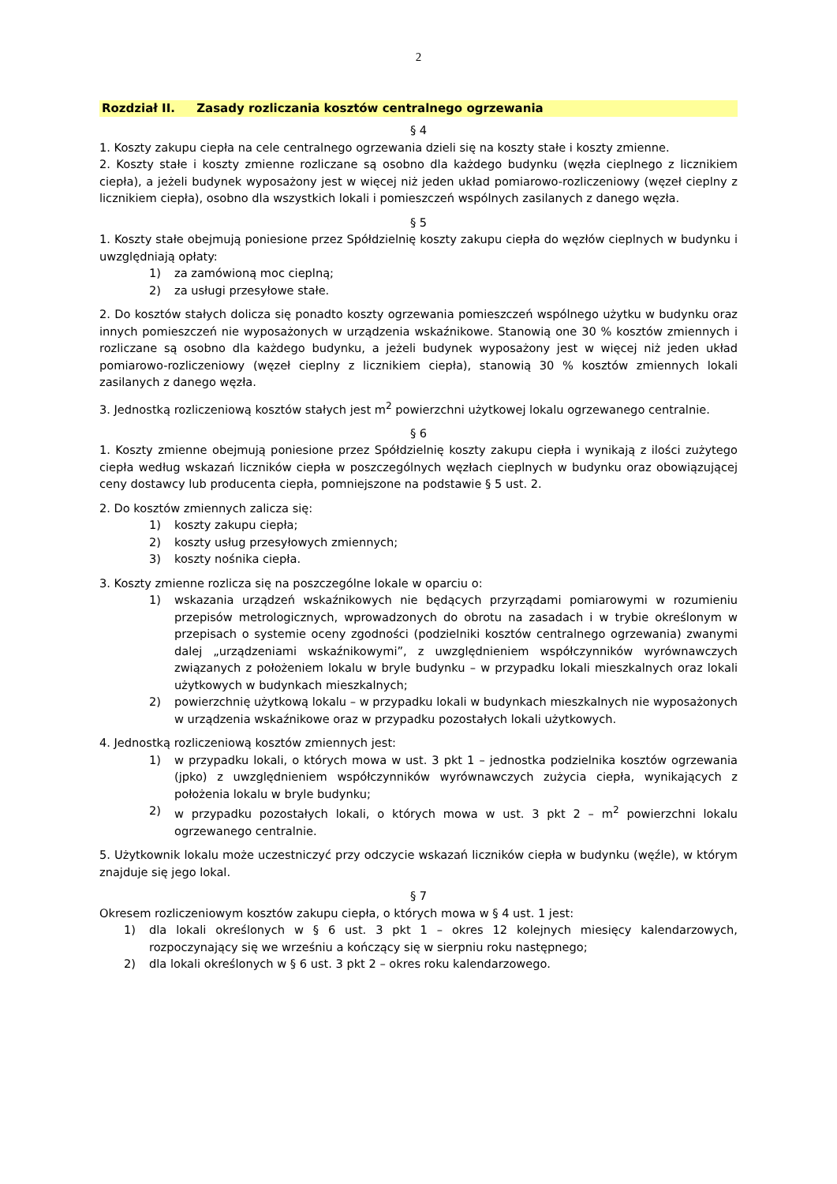2
Rozdział II. Zasady rozliczania kosztów centralnego ogrzewania
§ 4
1. Koszty zakupu ciepła na cele centralnego ogrzewania dzieli się na koszty stałe i koszty zmienne.
2. Koszty stałe i koszty zmienne rozliczane są osobno dla każdego budynku (węzła cieplnego z licznikiem ciepła), a jeżeli budynek wyposażony jest w więcej niż jeden układ pomiarowo-rozliczeniowy (węzeł cieplny z licznikiem ciepła), osobno dla wszystkich lokali i pomieszczeń wspólnych zasilanych z danego węzła.
§ 5
1. Koszty stałe obejmują poniesione przez Spółdzielnię koszty zakupu ciepła do węzłów cieplnych w budynku i uwzględniają opłaty:
1) za zamówioną moc cieplną;
2) za usługi przesyłowe stałe.
2. Do kosztów stałych dolicza się ponadto koszty ogrzewania pomieszczeń wspólnego użytku w budynku oraz innych pomieszczeń nie wyposażonych w urządzenia wskaźnikowe. Stanowią one 30 % kosztów zmiennych i rozliczane są osobno dla każdego budynku, a jeżeli budynek wyposażony jest w więcej niż jeden układ pomiarowo-rozliczeniowy (węzeł cieplny z licznikiem ciepła), stanowią 30 % kosztów zmiennych lokali zasilanych z danego węzła.
3. Jednostką rozliczeniową kosztów stałych jest m<sup>2</sup> powierzchni użytkowej lokalu ogrzewanego centralnie.
§ 6
1. Koszty zmienne obejmują poniesione przez Spółdzielnię koszty zakupu ciepła i wynikają z ilości zużytego ciepła według wskazań liczników ciepła w poszczególnych węzłach cieplnych w budynku oraz obowiązującej ceny dostawcy lub producenta ciepła, pomniejszone na podstawie § 5 ust. 2.
2. Do kosztów zmiennych zalicza się:
1) koszty zakupu ciepła;
2) koszty usług przesyłowych zmiennych;
3) koszty nośnika ciepła.
3. Koszty zmienne rozlicza się na poszczególne lokale w oparciu o:
1) wskazania urządzeń wskaźnikowych nie będących przyrządami pomiarowymi w rozumieniu przepisów metrologicznych, wprowadzonych do obrotu na zasadach i w trybie określonym w przepisach o systemie oceny zgodności (podzielniki kosztów centralnego ogrzewania) zwanymi dalej „urządzeniami wskaźnikowymi”, z uwzględnieniem współczynników wyrównawczych związanych z położeniem lokalu w bryle budynku – w przypadku lokali mieszkalnych oraz lokali użytkowych w budynkach mieszkalnych;
2) powierzchnię użytkową lokalu – w przypadku lokali w budynkach mieszkalnych nie wyposażonych w urządzenia wskaźnikowe oraz w przypadku pozostałych lokali użytkowych.
4. Jednostką rozliczeniową kosztów zmiennych jest:
1) w przypadku lokali, o których mowa w ust. 3 pkt 1 – jednostka podzielnika kosztów ogrzewania (jpko) z uwzględnieniem współczynników wyrównawczych zużycia ciepła, wynikających z położenia lokalu w bryle budynku;
2) w przypadku pozostałych lokali, o których mowa w ust. 3 pkt 2 – m<sup>2</sup> powierzchni lokalu ogrzewanego centralnie.
5. Użytkownik lokalu może uczestniczyć przy odczycie wskazań liczników ciepła w budynku (węźle), w którym znajduje się jego lokal.
§ 7
Okresem rozliczeniowym kosztów zakupu ciepła, o których mowa w § 4 ust. 1 jest:
1) dla lokali określonych w § 6 ust. 3 pkt 1 – okres 12 kolejnych miesięcy kalendarzowych, rozpoczynający się we wrześniu a kończący się w sierpniu roku następnego;
2) dla lokali określonych w § 6 ust. 3 pkt 2 – okres roku kalendarzowego.